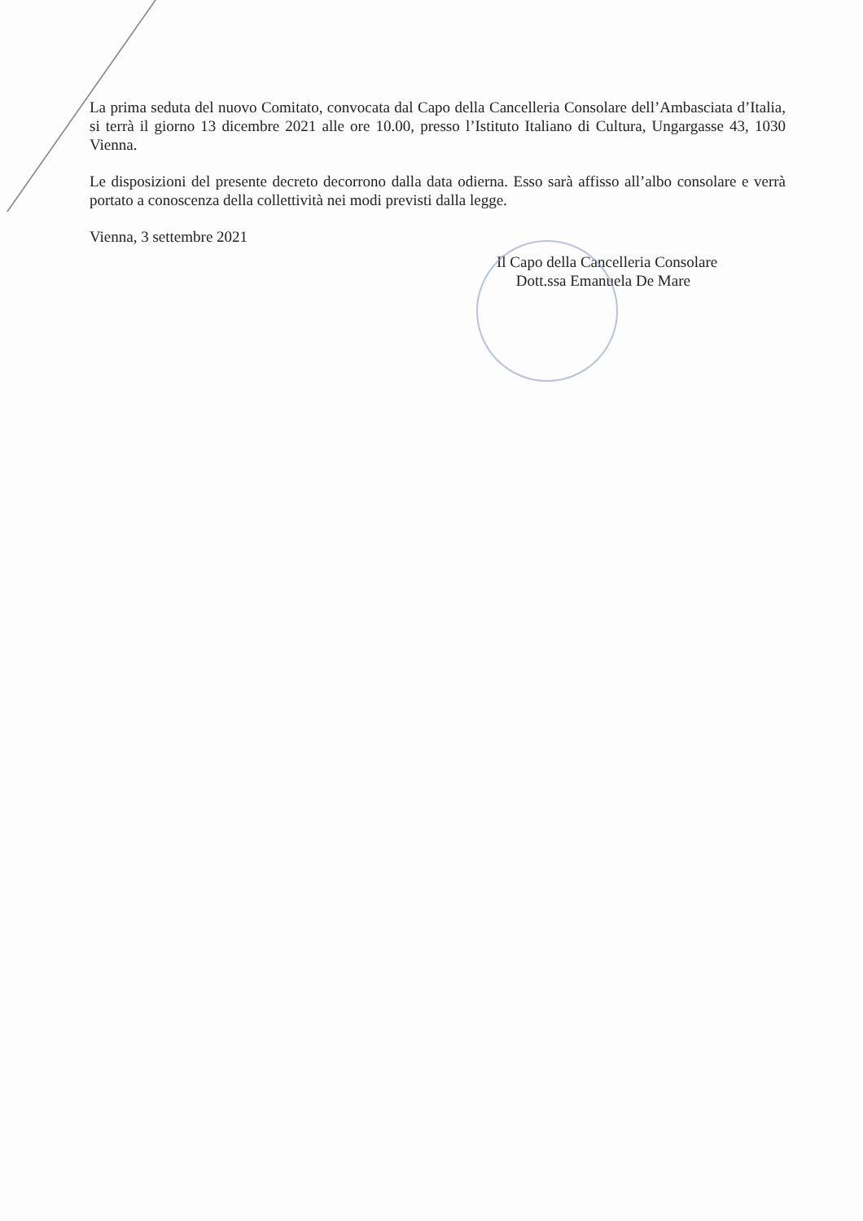La prima seduta del nuovo Comitato, convocata dal Capo della Cancelleria Consolare dell’Ambasciata d’Italia, si terrà il giorno 13 dicembre 2021 alle ore 10.00, presso l’Istituto Italiano di Cultura, Ungargasse 43, 1030 Vienna.
Le disposizioni del presente decreto decorrono dalla data odierna. Esso sarà affisso all’albo consolare e verrà portato a conoscenza della collettività nei modi previsti dalla legge.
Vienna, 3 settembre 2021
Il Capo della Cancelleria Consolare
Dott.ssa Emanuela De Mare